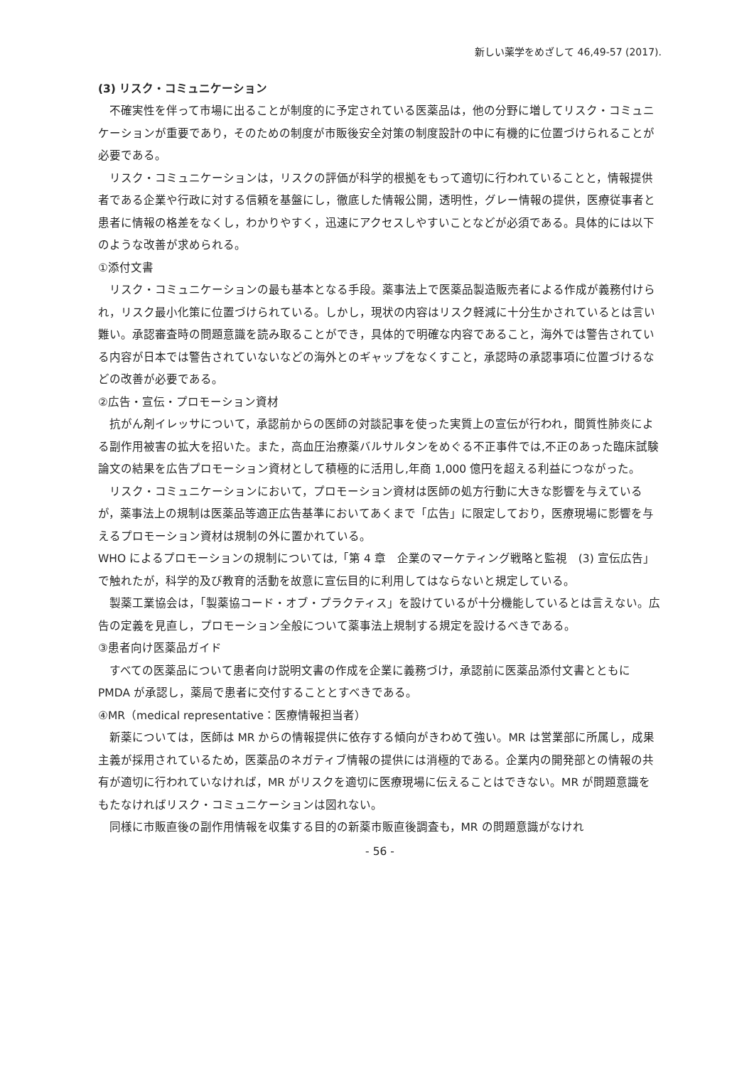新しい薬学をめざして 46,49-57 (2017).
(3) リスク・コミュニケーション
不確実性を伴って市場に出ることが制度的に予定されている医薬品は，他の分野に増してリスク・コミュニケーションが重要であり，そのための制度が市販後安全対策の制度設計の中に有機的に位置づけられることが必要である。
リスク・コミュニケーションは，リスクの評価が科学的根拠をもって適切に行われていることと，情報提供者である企業や行政に対する信頼を基盤にし，徹底した情報公開，透明性，グレー情報の提供，医療従事者と患者に情報の格差をなくし，わかりやすく，迅速にアクセスしやすいことなどが必須である。具体的には以下のような改善が求められる。
①添付文書
リスク・コミュニケーションの最も基本となる手段。薬事法上で医薬品製造販売者による作成が義務付けられ，リスク最小化策に位置づけられている。しかし，現状の内容はリスク軽減に十分生かされているとは言い難い。承認審査時の問題意識を読み取ることができ，具体的で明確な内容であること，海外では警告されている内容が日本では警告されていないなどの海外とのギャップをなくすこと，承認時の承認事項に位置づけるなどの改善が必要である。
②広告・宣伝・プロモーション資材
抗がん剤イレッサについて，承認前からの医師の対談記事を使った実質上の宣伝が行われ，間質性肺炎による副作用被害の拡大を招いた。また，高血圧治療薬バルサルタンをめぐる不正事件では,不正のあった臨床試験論文の結果を広告プロモーション資材として積極的に活用し,年商 1,000 億円を超える利益につながった。
リスク・コミュニケーションにおいて，プロモーション資材は医師の処方行動に大きな影響を与えているが，薬事法上の規制は医薬品等適正広告基準においてあくまで「広告」に限定しており，医療現場に影響を与えるプロモーション資材は規制の外に置かれている。
WHO によるプロモーションの規制については,「第 4 章　企業のマーケティング戦略と監視　(3) 宣伝広告」で触れたが，科学的及び教育的活動を故意に宣伝目的に利用してはならないと規定している。
製薬工業協会は，「製薬協コード・オブ・プラクティス」を設けているが十分機能しているとは言えない。広告の定義を見直し，プロモーション全般について薬事法上規制する規定を設けるべきである。
③患者向け医薬品ガイド
すべての医薬品について患者向け説明文書の作成を企業に義務づけ，承認前に医薬品添付文書とともに PMDA が承認し，薬局で患者に交付することとすべきである。
④MR（medical representative：医療情報担当者）
新薬については，医師は MR からの情報提供に依存する傾向がきわめて強い。MR は営業部に所属し，成果主義が採用されているため，医薬品のネガティブ情報の提供には消極的である。企業内の開発部との情報の共有が適切に行われていなければ，MR がリスクを適切に医療現場に伝えることはできない。MR が問題意識をもたなければリスク・コミュニケーションは図れない。
同様に市販直後の副作用情報を収集する目的の新薬市販直後調査も，MR の問題意識がなけれ
- 56 -